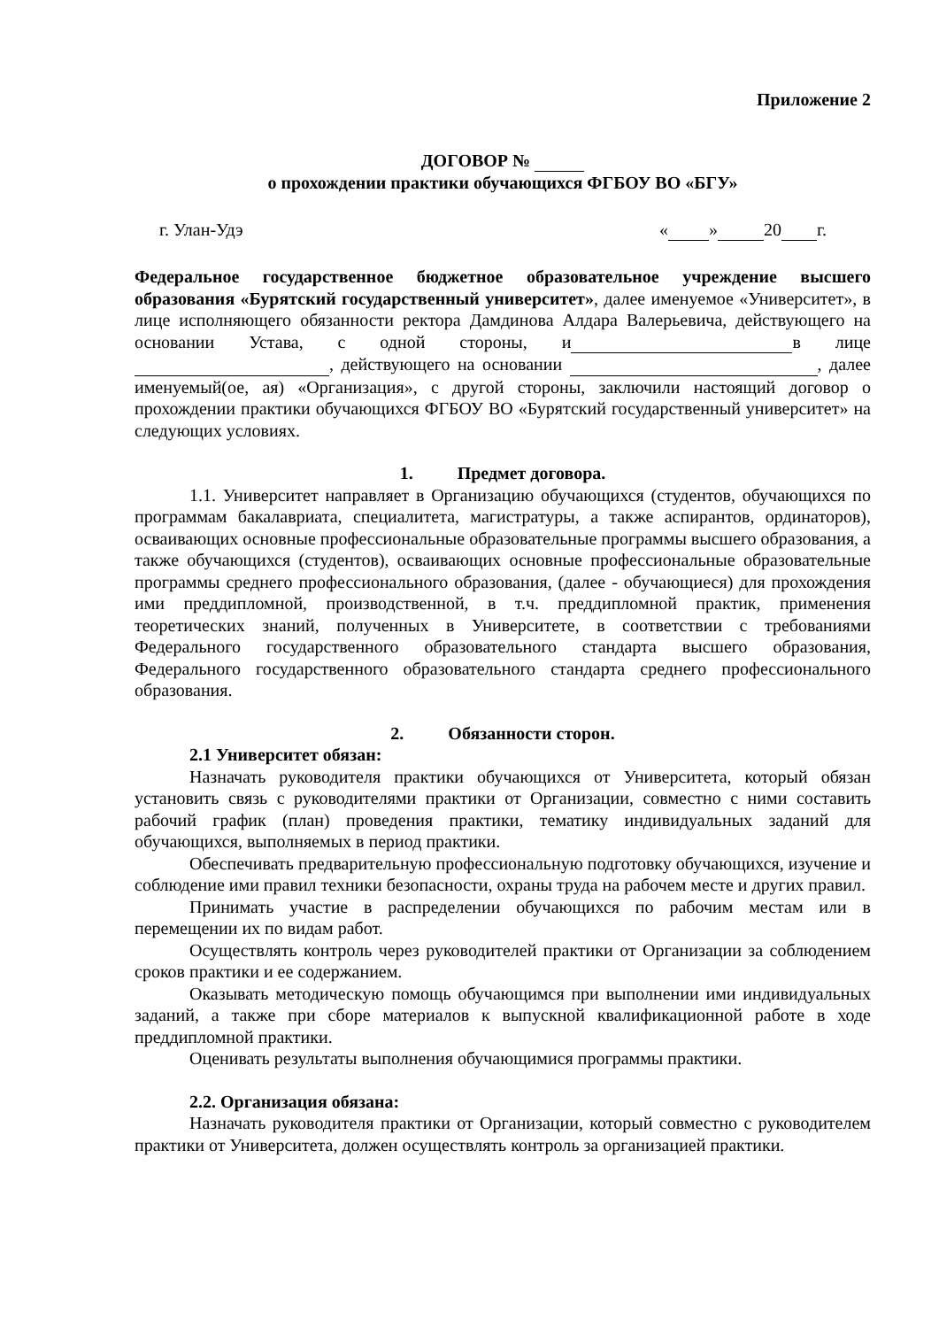Приложение 2
ДОГОВОР №
о прохождении практики обучающихся ФГБОУ ВО «БГУ»
г. Улан-Удэ « » 20 г.
Федеральное государственное бюджетное образовательное учреждение высшего образования «Бурятский государственный университет», далее именуемое «Университет», в лице исполняющего обязанности ректора Дамдинова Алдара Валерьевича, действующего на основании Устава, с одной стороны, и в лице , действующего на основании , далее именуемый(ое, ая) «Организация», с другой стороны, заключили настоящий договор о прохождении практики обучающихся ФГБОУ ВО «Бурятский государственный университет» на следующих условиях.
1. Предмет договора.
1.1. Университет направляет в Организацию обучающихся (студентов, обучающихся по программам бакалавриата, специалитета, магистратуры, а также аспирантов, ординаторов), осваивающих основные профессиональные образовательные программы высшего образования, а также обучающихся (студентов), осваивающих основные профессиональные образовательные программы среднего профессионального образования, (далее - обучающиеся) для прохождения ими преддипломной, производственной, в т.ч. преддипломной практик, применения теоретических знаний, полученных в Университете, в соответствии с требованиями Федерального государственного образовательного стандарта высшего образования, Федерального государственного образовательного стандарта среднего профессионального образования.
2. Обязанности сторон.
2.1 Университет обязан:
Назначать руководителя практики обучающихся от Университета, который обязан установить связь с руководителями практики от Организации, совместно с ними составить рабочий график (план) проведения практики, тематику индивидуальных заданий для обучающихся, выполняемых в период практики.
Обеспечивать предварительную профессиональную подготовку обучающихся, изучение и соблюдение ими правил техники безопасности, охраны труда на рабочем месте и других правил.
Принимать участие в распределении обучающихся по рабочим местам или в перемещении их по видам работ.
Осуществлять контроль через руководителей практики от Организации за соблюдением сроков практики и ее содержанием.
Оказывать методическую помощь обучающимся при выполнении ими индивидуальных заданий, а также при сборе материалов к выпускной квалификационной работе в ходе преддипломной практики.
Оценивать результаты выполнения обучающимися программы практики.
2.2. Организация обязана:
Назначать руководителя практики от Организации, который совместно с руководителем практики от Университета, должен осуществлять контроль за организацией практики.